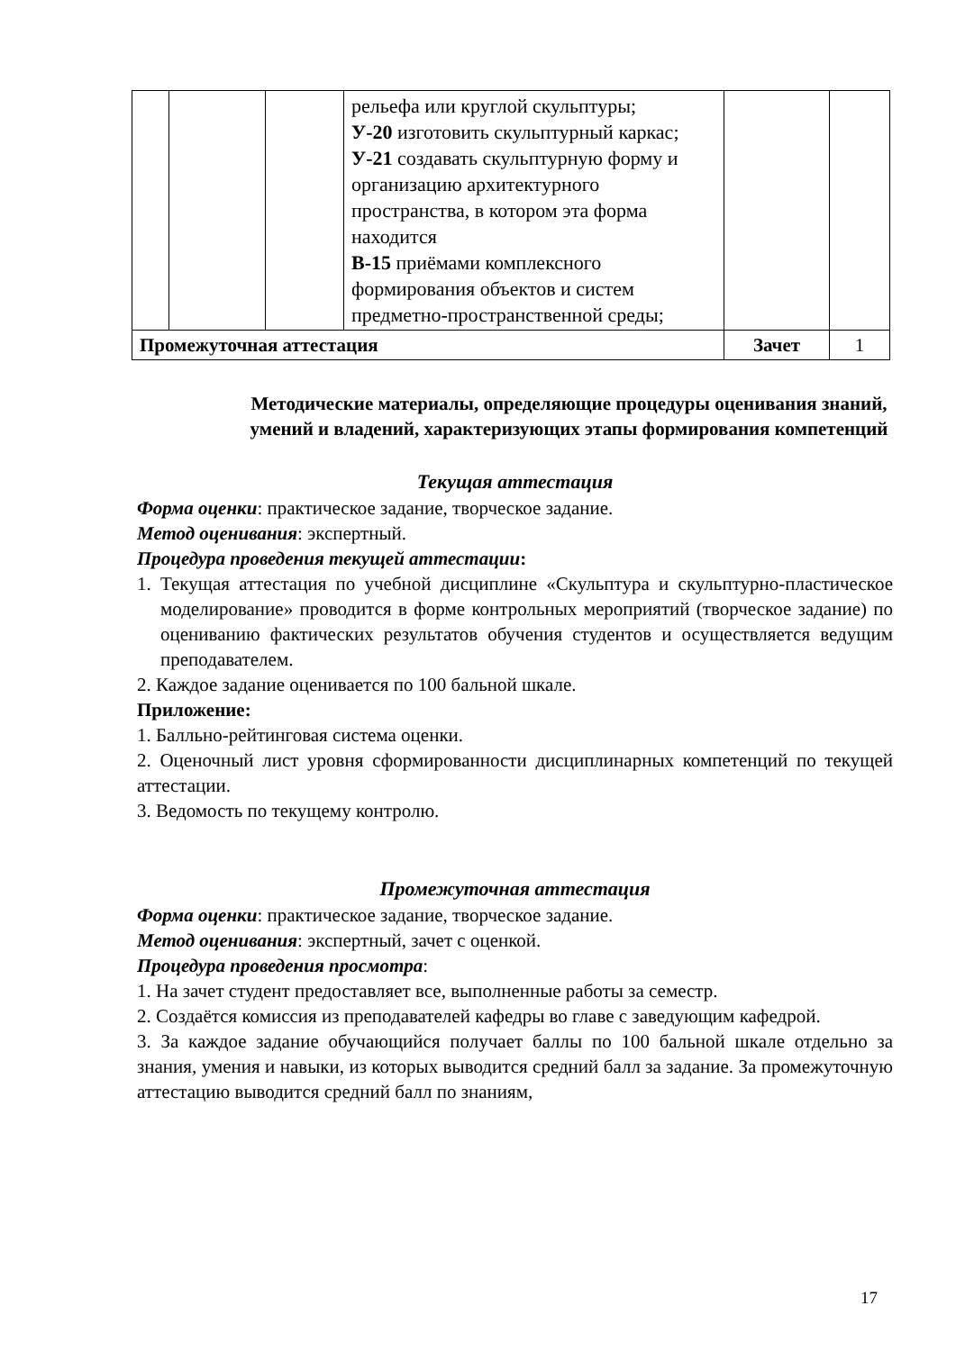| | | | рельефа или круглой скульптуры; У-20 изготовить скульптурный каркас; У-21 создавать скульптурную форму и организацию архитектурного пространства, в котором эта форма находится В-15 приёмами комплексного формирования объектов и систем предметно-пространственной среды; | | |
| Промежуточная аттестация | | | | Зачет | 1 |
Методические материалы, определяющие процедуры оценивания знаний, умений и владений, характеризующих этапы формирования компетенций
Текущая аттестация
Форма оценки: практическое задание, творческое задание.
Метод оценивания: экспертный.
Процедура проведения текущей аттестации:
1. Текущая аттестация по учебной дисциплине «Скульптура и скульптурно-пластическое моделирование» проводится в форме контрольных мероприятий (творческое задание) по оцениванию фактических результатов обучения студентов и осуществляется ведущим преподавателем.
2. Каждое задание оценивается по 100 бальной шкале.
Приложение:
1. Балльно-рейтинговая система оценки.
2. Оценочный лист уровня сформированности дисциплинарных компетенций по текущей аттестации.
3. Ведомость по текущему контролю.
Промежуточная аттестация
Форма оценки: практическое задание, творческое задание.
Метод оценивания: экспертный, зачет с оценкой.
Процедура проведения просмотра:
1. На зачет студент предоставляет все, выполненные работы за семестр.
2. Создаётся комиссия из преподавателей кафедры во главе с заведующим кафедрой.
3. За каждое задание обучающийся получает баллы по 100 бальной шкале отдельно за знания, умения и навыки, из которых выводится средний балл за задание. За промежуточную аттестацию выводится средний балл по знаниям,
17